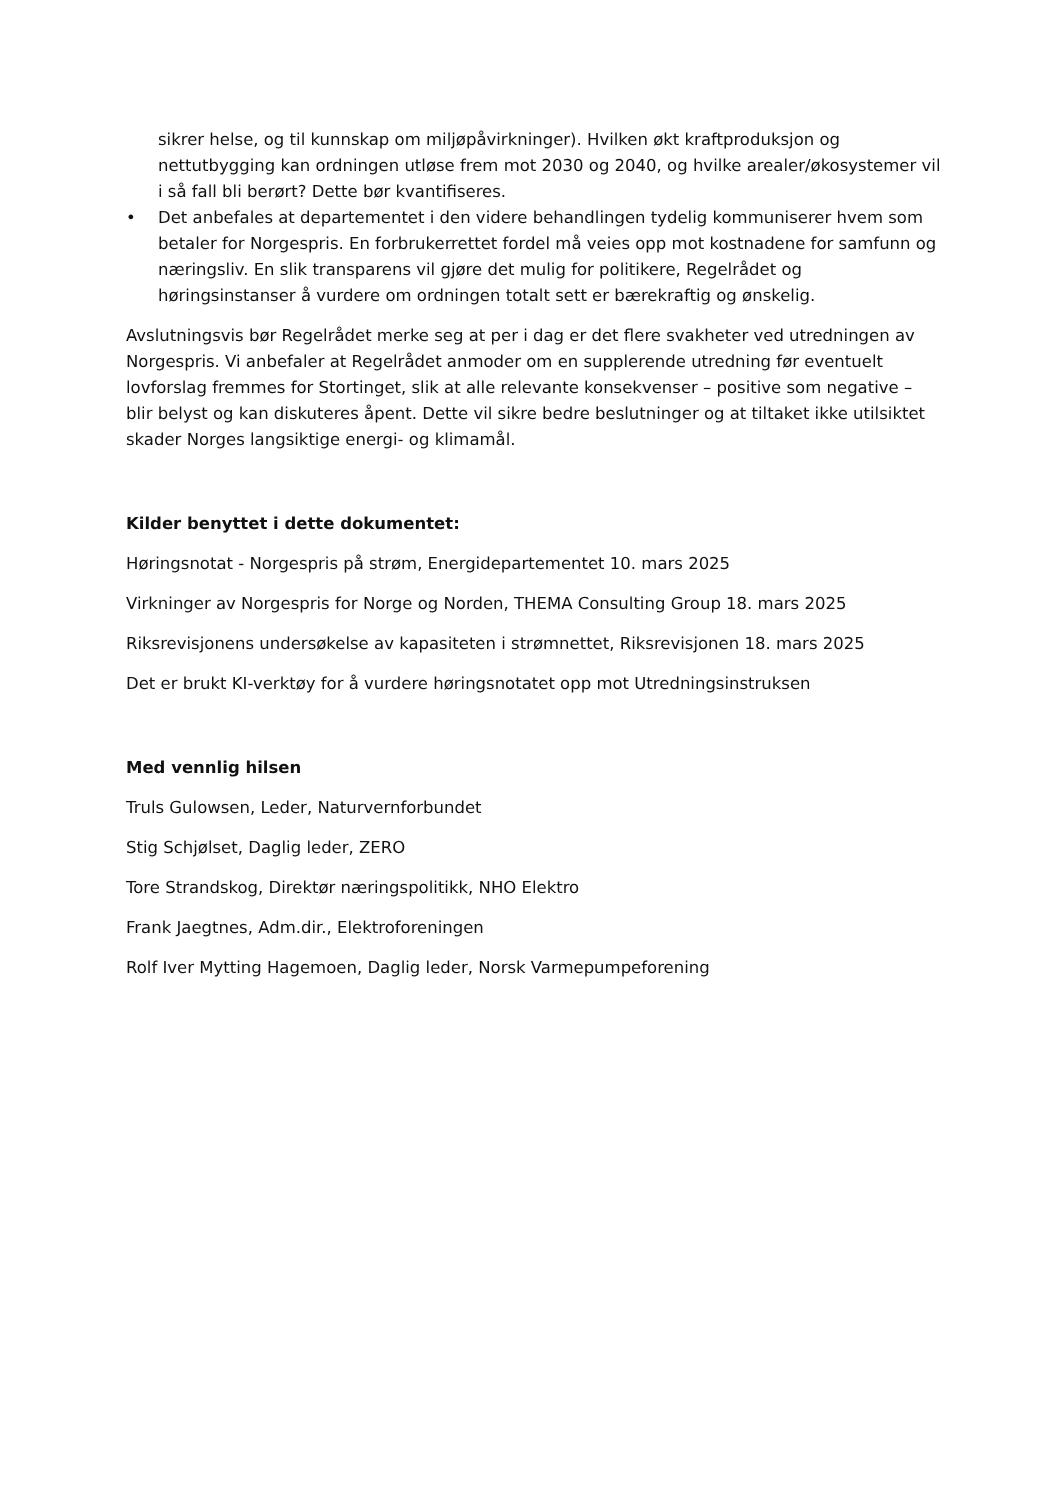sikrer helse, og til kunnskap om miljøpåvirkninger). Hvilken økt kraftproduksjon og nettutbygging kan ordningen utløse frem mot 2030 og 2040, og hvilke arealer/økosystemer vil i så fall bli berørt? Dette bør kvantifiseres.
• Det anbefales at departementet i den videre behandlingen tydelig kommuniserer hvem som betaler for Norgespris. En forbrukerrettet fordel må veies opp mot kostnadene for samfunn og næringsliv. En slik transparens vil gjøre det mulig for politikere, Regelrådet og høringsinstanser å vurdere om ordningen totalt sett er bærekraftig og ønskelig.
Avslutningsvis bør Regelrådet merke seg at per i dag er det flere svakheter ved utredningen av Norgespris. Vi anbefaler at Regelrådet anmoder om en supplerende utredning før eventuelt lovforslag fremmes for Stortinget, slik at alle relevante konsekvenser – positive som negative – blir belyst og kan diskuteres åpent. Dette vil sikre bedre beslutninger og at tiltaket ikke utilsiktet skader Norges langsiktige energi- og klimamål.
Kilder benyttet i dette dokumentet:
Høringsnotat - Norgespris på strøm, Energidepartementet 10. mars 2025
Virkninger av Norgespris for Norge og Norden, THEMA Consulting Group 18. mars 2025
Riksrevisjonens undersøkelse av kapasiteten i strømnettet, Riksrevisjonen 18. mars 2025
Det er brukt KI-verktøy for å vurdere høringsnotatet opp mot Utredningsinstruksen
Med vennlig hilsen
Truls Gulowsen, Leder, Naturvernforbundet
Stig Schjølset, Daglig leder, ZERO
Tore Strandskog, Direktør næringspolitikk, NHO Elektro
Frank Jaegtnes, Adm.dir., Elektroforeningen
Rolf Iver Mytting Hagemoen, Daglig leder, Norsk Varmepumpeforening